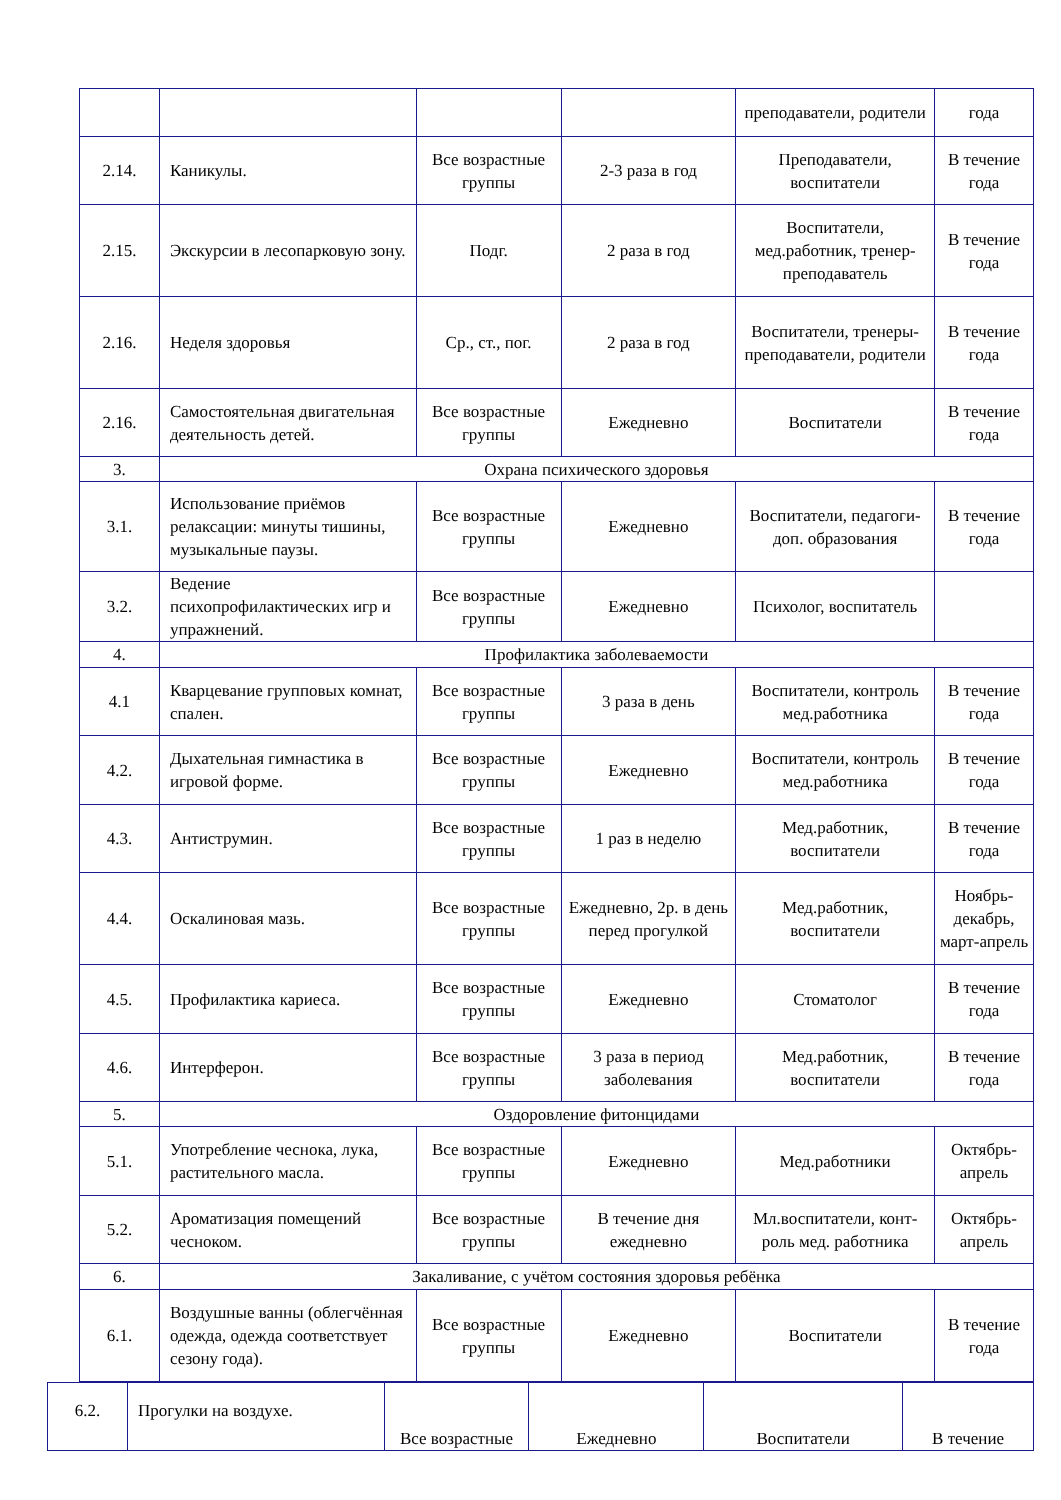| | | | | преподаватели, родители | года |
| 2.14. | Каникулы. | Все возрастные группы | 2-3 раза в год | Преподаватели, воспитатели | В течение года |
| 2.15. | Экскурсии в лесопарковую зону. | Подг. | 2 раза в год | Воспитатели, мед.работник, тренер-преподаватель | В течение года |
| 2.16. | Неделя здоровья | Ср., ст., пог. | 2 раза в год | Воспитатели, тренеры-преподаватели, родители | В течение года |
| 2.16. | Самостоятельная двигательная деятельность детей. | Все возрастные группы | Ежедневно | Воспитатели | В течение года |
| 3. | Охрана психического здоровья | | | | |
| 3.1. | Использование приёмов релаксации: минуты тишины, музыкальные паузы. | Все возрастные группы | Ежедневно | Воспитатели, педагоги-доп. образования | В течение года |
| 3.2. | Ведение психопрофилактических игр и упражнений. | Все возрастные группы | Ежедневно | Психолог, воспитатель | |
| 4. | Профилактика заболеваемости | | | | |
| 4.1 | Кварцевание групповых комнат, спален. | Все возрастные группы | 3 раза в день | Воспитатели, контроль мед.работника | В течение года |
| 4.2. | Дыхательная гимнастика в игровой форме. | Все возрастные группы | Ежедневно | Воспитатели, контроль мед.работника | В течение года |
| 4.3. | Антиструмин. | Все возрастные группы | 1 раз в неделю | Мед.работник, воспитатели | В течение года |
| 4.4. | Оскалиновая мазь. | Все возрастные группы | Ежедневно, 2р. в день перед прогулкой | Мед.работник, воспитатели | Ноябрь-декабрь, март-апрель |
| 4.5. | Профилактика кариеса. | Все возрастные группы | Ежедневно | Стоматолог | В течение года |
| 4.6. | Интерферон. | Все возрастные группы | 3 раза в период заболевания | Мед.работник, воспитатели | В течение года |
| 5. | Оздоровление фитонцидами | | | | |
| 5.1. | Употребление чеснока, лука, растительного масла. | Все возрастные группы | Ежедневно | Мед.работники | Октябрь-апрель |
| 5.2. | Ароматизация помещений чесноком. | Все возрастные группы | В течение дня ежедневно | Мл.воспитатели, конт-роль мед. работника | Октябрь-апрель |
| 6. | Закаливание, с учётом состояния здоровья ребёнка | | | | |
| 6.1. | Воздушные ванны (облегчённая одежда, одежда соответствует сезону года). | Все возрастные группы | Ежедневно | Воспитатели | В течение года |
| 6.2. | Прогулки на воздухе. | Все возрастные | Ежедневно | Воспитатели | В течение |